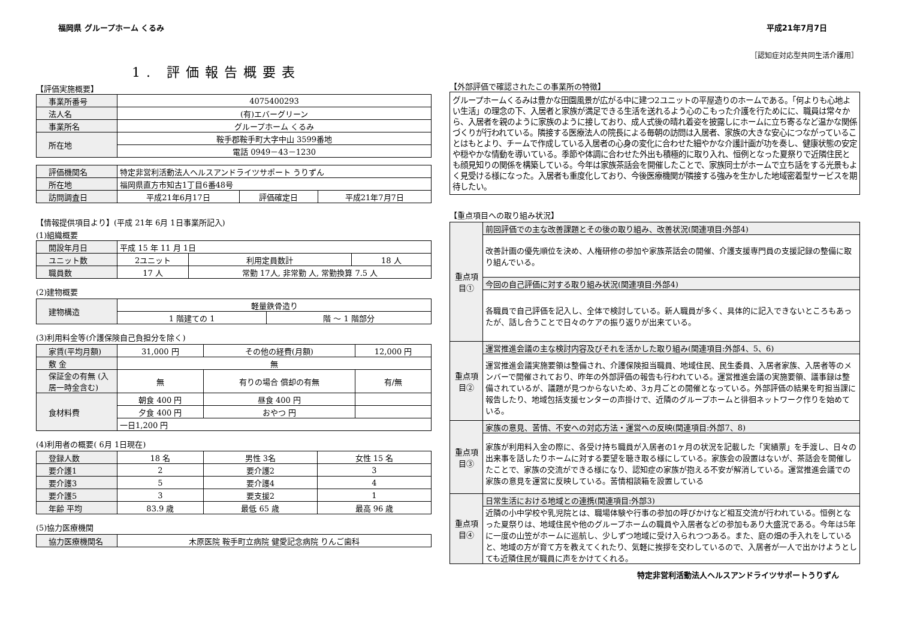福岡県 グループホーム くるみ 平成21年7月7日
［認知症対応型共同生活介護用］
1. 評価報告概要表
【評価実施概要】
| 事業所番号 | 4075400293 |
| 法人名 | (有)エバーグリーン |
| 事業所名 | グループホーム くるみ |
| 所在地 | 鞍手郡鞍手町大字中山 3599番地 |
| | 電話 0949－43－1230 |
| 評価機関名 | 特定非営利活動法人ヘルスアンドライツサポート うりずん | | |
| 所在地 | 福岡県直方市知古1丁目6番48号 | | |
| 訪問調査日 | 平成21年6月17日 | 評価確定日 | 平成21年7月7日 |
【情報提供項目より】(平成 21年 6月 1日事業所記入)
(1)組織概要
| 開設年月日 | 平成 15 年 11 月 1日 | | | |
| ユニット数 | 2ユニット | | 利用定員数計 | 18 人 |
| 職員数 | 17 人 | 常勤 17人, 非常勤 人, 常勤換算 7.5 人 | | |
(2)建物概要
| 建物構造 | 軽量鉄骨造り | |
| | 1 階建ての 1 | 階 ～ 1 階部分 |
(3)利用料金等(介護保険自己負担分を除く)
| 家賃(平均月額) | 31,000 円 | その他の経費(月額) | 12,000 円 |
| 敷 金 | 無 | | |
| 保証金の有無 (入居一時金含む) | 無 | 有りの場合 償却の有無 | 有/無 |
| 食材料費 | 朝食 400 円 | 昼食 400 円 | |
| | 夕食 400 円 | おやつ 円 | |
| | 一日1,200 円 | | |
(4)利用者の概要( 6月 1日現在)
| 登録人数 | 18 名 | 男性 3名 | 女性 15 名 |
| 要介護1 | 2 | 要介護2 | 3 |
| 要介護3 | 5 | 要介護4 | 4 |
| 要介護5 | 3 | 要支援2 | 1 |
| 年齢 平均 | 83.9 歳 | 最低 65 歳 | 最高 96 歳 |
(5)協力医療機関
| 協力医療機関名 | 木原医院 鞍手町立病院 健愛記念病院 りんご歯科 |
【外部評価で確認されたこの事業所の特徴】
グループホームくるみは豊かな田園風景が広がる中に建つ2ユニットの平屋造りのホームである。「何よりも心地よい生活」の理念の下、入居者と家族が満足できる生活を送れるよう心のこもった介護を行ためにに、職員は常々から、入居者を親のように家族のように接しており、成人式後の晴れ着姿を披露しにホームに立ち寄るなど温かな関係づくりが行われている。隣接する医療法人の院長による毎朝の訪問は入居者、家族の大きな安心につながっていることはもとより、チームで作成している入居者の心身の変化に合わせた細やかな介護計画が功を奏し、健康状態の安定や穏やかな情動を導いている。季節や体調に合わせた外出も積極的に取り入れ、恒例となった夏祭りで近隣住民とも顔見知りの関係を構築している。今年は家族茶話会を開催したことで、家族同士がホームで立ち話をする光景もよく見受ける様になった。入居者も重度化しており、今後医療機関が隣接する強みを生かした地域密着型サービスを期待したい。
【重点項目への取り組み状況】
| 重点項目① | 前回評価での主な改善課題とその後の取り組み、改善状況(関連項目:外部4) |
| | 改善計画の優先順位を決め、人権研修の参加や家族茶話会の開催、介護支援専門員の支援記録の整備に取り組んでいる。 |
| | 今回の自己評価に対する取り組み状況(関連項目:外部4) |
| | 各職員で自己評価を記入し、全体で検討している。新人職員が多く、具体的に記入できないところもあったが、話し合うことで日々のケアの振り返りが出来ている。 |
| 重点項目② | 運営推進会議の主な検討内容及びそれを活かした取り組み(関連項目:外部4、5、6) |
| | 運営推進会議実施要領は整備され、介護保険担当職員、地域住民、民生委員、入居者家族、入居者等のメンバーで開催されており、昨年の外部評価の報告も行われている。運営推進会議の実施要領、議事録は整備されているが、議題が見つからないため、3ヵ月ごとの開催となっている。外部評価の結果を町担当課に報告したり、地域包括支援センターの声掛けで、近隣のグループホームと徘徊ネットワーク作りを始めている。 |
| 重点項目③ | 家族の意見、苦情、不安への対応方法・運営への反映(関連項目:外部7、8) |
| | 家族が利用料入金の際に、各受け持ち職員が入居者の1ヶ月の状況を記載した「実績票」を手渡し、日々の出来事を話したりホームに対する要望を聴き取る様にしている。家族会の設置はないが、茶話会を開催したことで、家族の交流ができる様になり、認知症の家族が抱える不安が解消している。運営推進会議での家族の意見を運営に反映している。苦情相談箱を設置している |
| 重点項目④ | 日常生活における地域との連携(関連項目:外部3) |
| | 近隣の小中学校や乳児院とは、職場体験や行事の参加の呼びかけなど相互交流が行われている。恒例となった夏祭りは、地域住民や他のグループホームの職員や入居者などの参加もあり大盛況である。今年は5年に一度の山笠がホームに巡航し、少しずつ地域に受け入られつつある。また、庭の畑の手入れをしていると、地域の方が育て方を教えてくれたり、気軽に挨拶を交わしているので、入居者が一人で出かけようとしても近隣住民が職員に声をかけてくれる。 |
特定非営利活動法人ヘルスアンドライツサポートうりずん